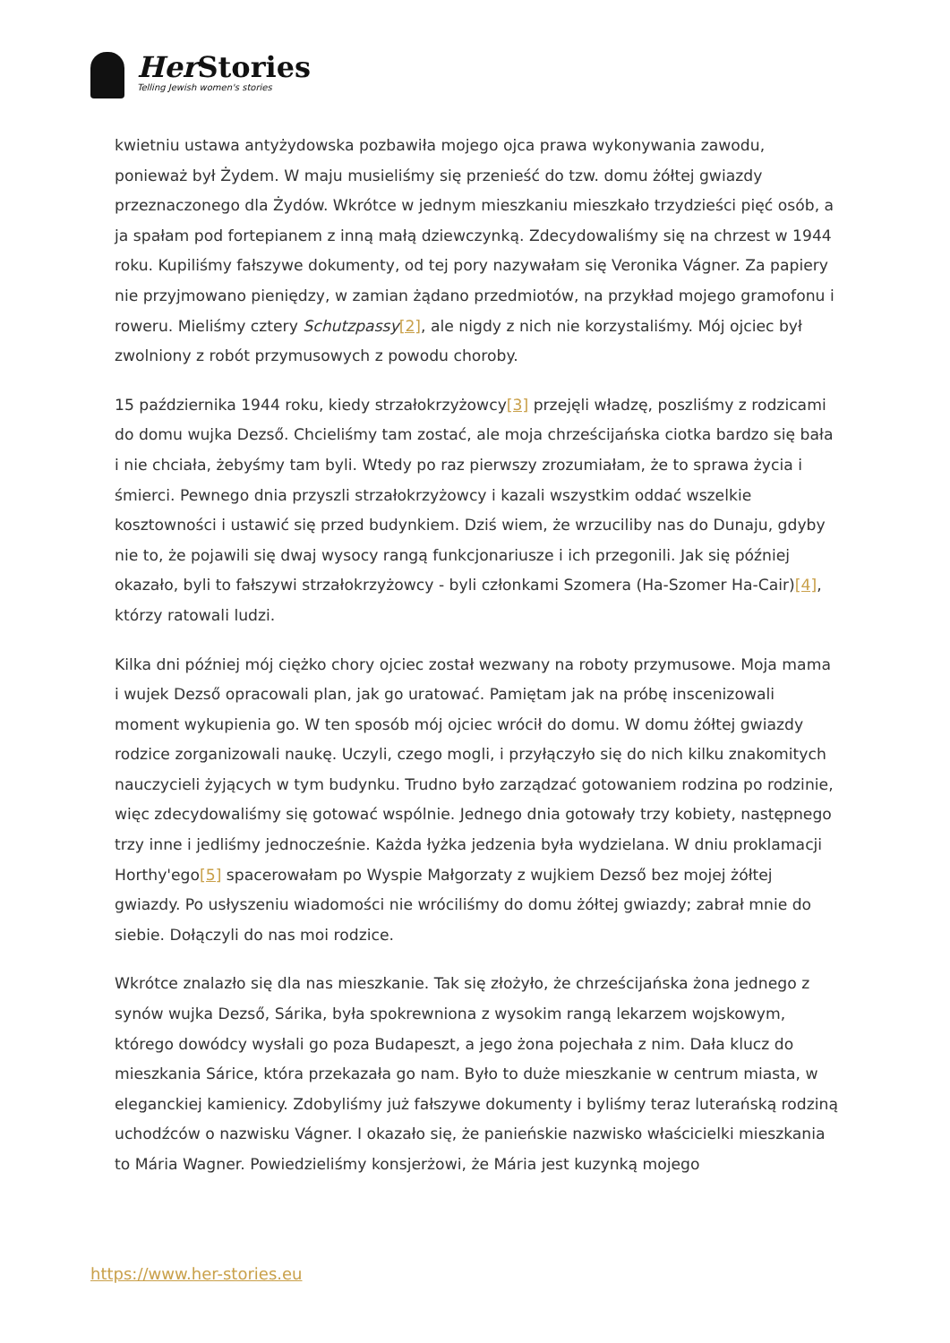Her Stories
Telling Jewish women's stories
kwietniu ustawa antyżydowska pozbawiła mojego ojca prawa wykonywania zawodu, ponieważ był Żydem. W maju musieliśmy się przenieść do tzw. domu żółtej gwiazdy przeznaczonego dla Żydów. Wkrótce w jednym mieszkaniu mieszkało trzydzieści pięć osób, a ja spałam pod fortepianem z inną małą dziewczynką. Zdecydowaliśmy się na chrzest w 1944 roku. Kupiliśmy fałszywe dokumenty, od tej pory nazywałam się Veronika Vágner. Za papiery nie przyjmowano pieniędzy, w zamian żądano przedmiotów, na przykład mojego gramofonu i roweru. Mieliśmy cztery Schutzpassy[2], ale nigdy z nich nie korzystaliśmy. Mój ojciec był zwolniony z robót przymusowych z powodu choroby.
15 października 1944 roku, kiedy strzałokrzyżowcy[3] przejęli władzę, poszliśmy z rodzicami do domu wujka Dezső. Chcieliśmy tam zostać, ale moja chrześcijańska ciotka bardzo się bała i nie chciała, żebyśmy tam byli. Wtedy po raz pierwszy zrozumiałam, że to sprawa życia i śmierci. Pewnego dnia przyszli strzałokrzyżowcy i kazali wszystkim oddać wszelkie kosztowności i ustawić się przed budynkiem. Dziś wiem, że wrzuciliby nas do Dunaju, gdyby nie to, że pojawili się dwaj wysocy rangą funkcjonariusze i ich przegonili. Jak się później okazało, byli to fałszywi strzałokrzyżowcy - byli członkami Szomera (Ha-Szomer Ha-Cair)[4], którzy ratowali ludzi.
Kilka dni później mój ciężko chory ojciec został wezwany na roboty przymusowe. Moja mama i wujek Dezső opracowali plan, jak go uratować. Pamiętam jak na próbę inscenizowali moment wykupienia go. W ten sposób mój ojciec wrócił do domu. W domu żółtej gwiazdy rodzice zorganizowali naukę. Uczyli, czego mogli, i przyłączyło się do nich kilku znakomitych nauczycieli żyjących w tym budynku. Trudno było zarządzać gotowaniem rodzina po rodzinie, więc zdecydowaliśmy się gotować wspólnie. Jednego dnia gotowały trzy kobiety, następnego trzy inne i jedliśmy jednocześnie. Każda łyżka jedzenia była wydzielana. W dniu proklamacji Horthy'ego[5] spacerowałam po Wyspie Małgorzaty z wujkiem Dezső bez mojej żółtej gwiazdy. Po usłyszeniu wiadomości nie wróciliśmy do domu żółtej gwiazdy; zabrał mnie do siebie. Dołączyli do nas moi rodzice.
Wkrótce znalazło się dla nas mieszkanie. Tak się złożyło, że chrześcijańska żona jednego z synów wujka Dezső, Sárika, była spokrewniona z wysokim rangą lekarzem wojskowym, którego dowódcy wysłali go poza Budapeszt, a jego żona pojechała z nim. Dała klucz do mieszkania Sárice, która przekazała go nam. Było to duże mieszkanie w centrum miasta, w eleganckiej kamienicy. Zdobyliśmy już fałszywe dokumenty i byliśmy teraz luterańską rodziną uchodźców o nazwisku Vágner. I okazało się, że panieńskie nazwisko właścicielki mieszkania to Mária Wagner. Powiedzieliśmy konsjerżowi, że Mária jest kuzynką mojego
https://www.her-stories.eu